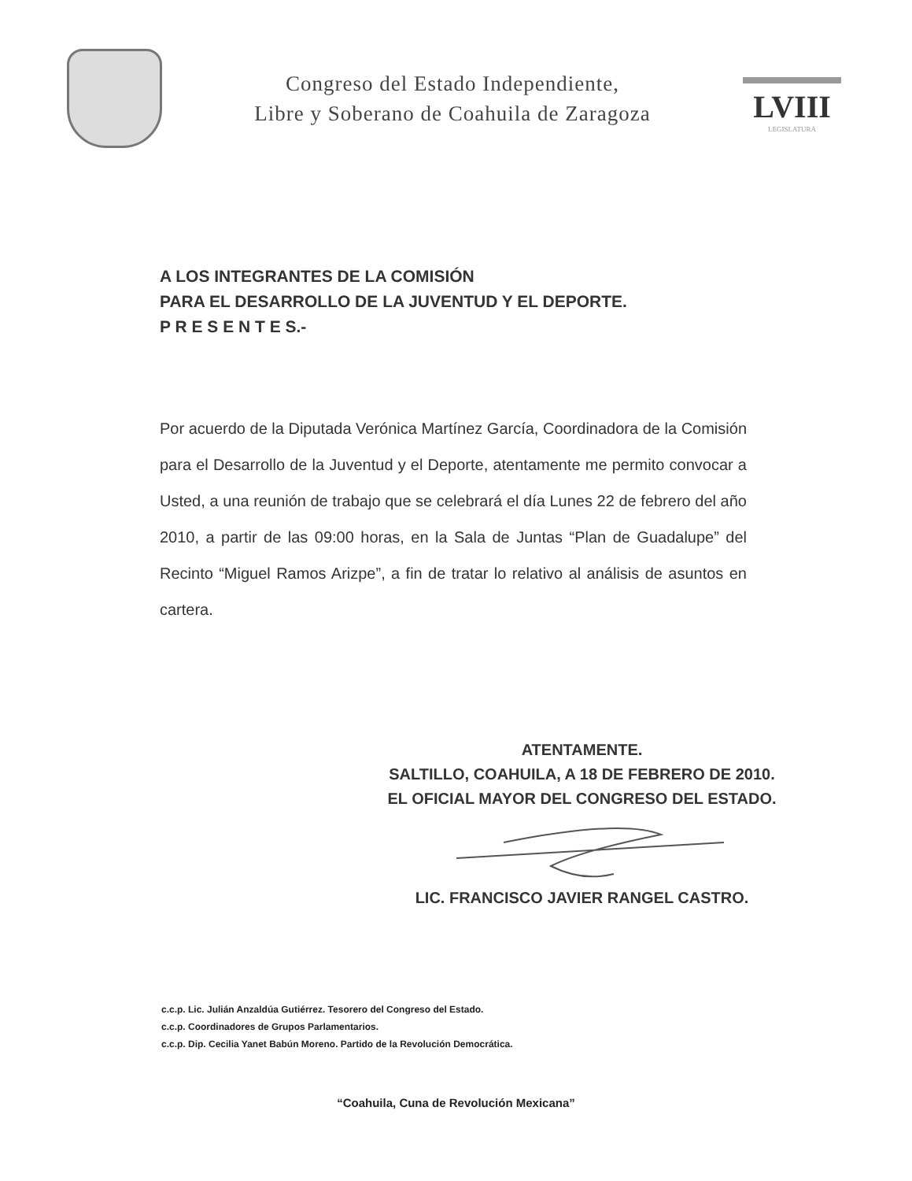Congreso del Estado Independiente,
Libre y Soberano de Coahuila de Zaragoza
LVIII
LEGISLATURA
A LOS INTEGRANTES DE LA COMISIÓN
PARA EL DESARROLLO DE LA JUVENTUD Y EL DEPORTE.
P R E S E N T E S.-
Por acuerdo de la Diputada Verónica Martínez García, Coordinadora de la Comisión para el Desarrollo de la Juventud y el Deporte, atentamente me permito convocar a Usted, a una reunión de trabajo que se celebrará el día Lunes 22 de febrero del año 2010, a partir de las 09:00 horas, en la Sala de Juntas “Plan de Guadalupe” del Recinto “Miguel Ramos Arizpe”, a fin de tratar lo relativo al análisis de asuntos en cartera.
ATENTAMENTE.
SALTILLO, COAHUILA, A 18 DE FEBRERO DE 2010.
EL OFICIAL MAYOR DEL CONGRESO DEL ESTADO.
LIC. FRANCISCO JAVIER RANGEL CASTRO.
c.c.p. Lic. Julián Anzaldúa Gutiérrez. Tesorero del Congreso del Estado.
c.c.p. Coordinadores de Grupos Parlamentarios.
c.c.p. Dip. Cecilia Yanet Babún Moreno. Partido de la Revolución Democrática.
“Coahuila, Cuna de Revolución Mexicana”